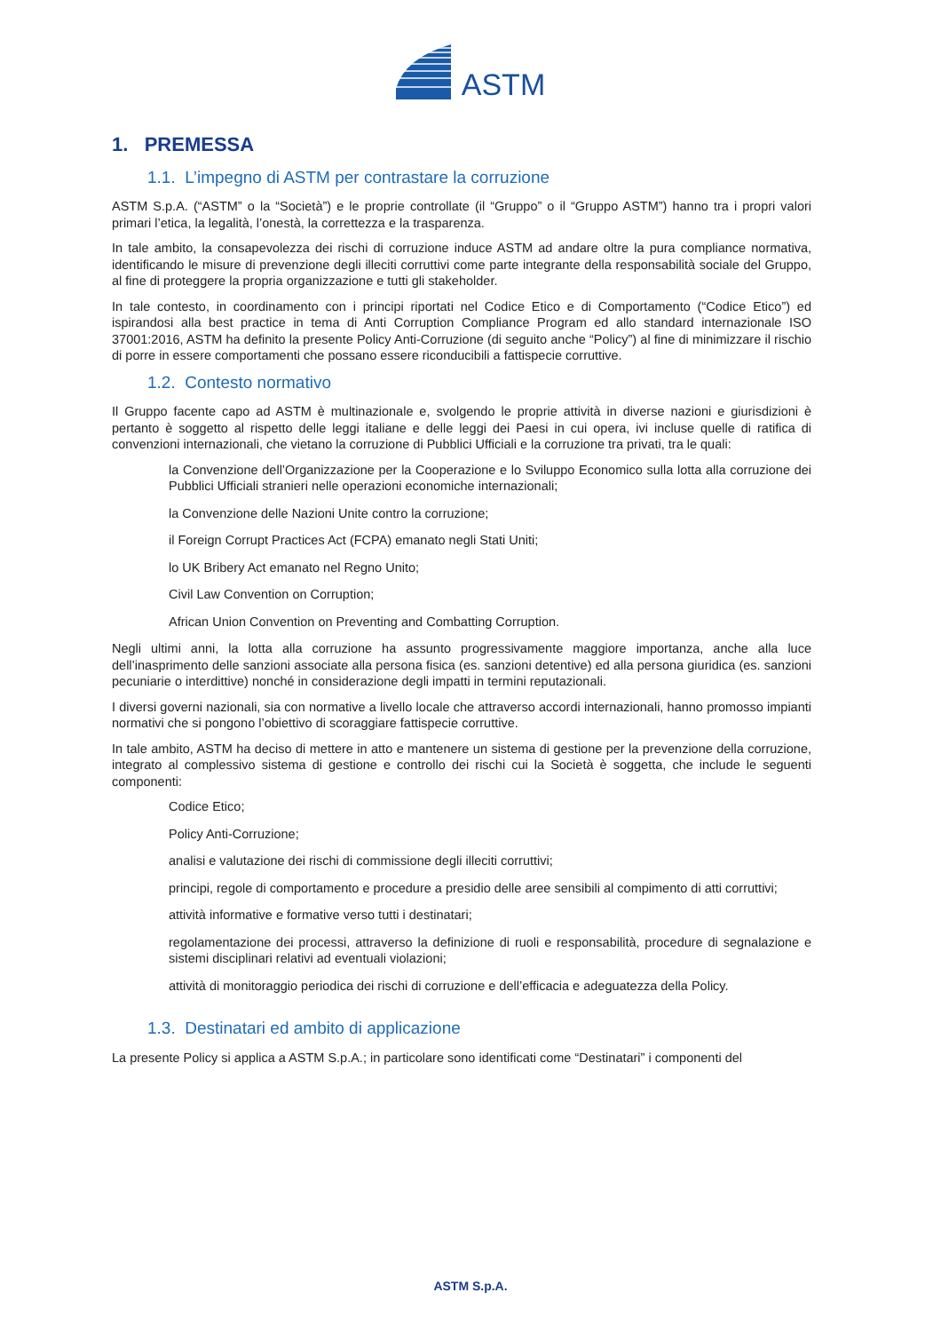ASTM
1. PREMESSA
1.1. L’impegno di ASTM per contrastare la corruzione
ASTM S.p.A. (“ASTM” o la “Società”) e le proprie controllate (il “Gruppo” o il “Gruppo ASTM”) hanno tra i propri valori primari l’etica, la legalità, l’onestà, la correttezza e la trasparenza.
In tale ambito, la consapevolezza dei rischi di corruzione induce ASTM ad andare oltre la pura compliance normativa, identificando le misure di prevenzione degli illeciti corruttivi come parte integrante della responsabilità sociale del Gruppo, al fine di proteggere la propria organizzazione e tutti gli stakeholder.
In tale contesto, in coordinamento con i principi riportati nel Codice Etico e di Comportamento (“Codice Etico”) ed ispirandosi alla best practice in tema di Anti Corruption Compliance Program ed allo standard internazionale ISO 37001:2016, ASTM ha definito la presente Policy Anti-Corruzione (di seguito anche “Policy”) al fine di minimizzare il rischio di porre in essere comportamenti che possano essere riconducibili a fattispecie corruttive.
1.2. Contesto normativo
Il Gruppo facente capo ad ASTM è multinazionale e, svolgendo le proprie attività in diverse nazioni e giurisdizioni è pertanto è soggetto al rispetto delle leggi italiane e delle leggi dei Paesi in cui opera, ivi incluse quelle di ratifica di convenzioni internazionali, che vietano la corruzione di Pubblici Ufficiali e la corruzione tra privati, tra le quali:
la Convenzione dell’Organizzazione per la Cooperazione e lo Sviluppo Economico sulla lotta alla corruzione dei Pubblici Ufficiali stranieri nelle operazioni economiche internazionali;
la Convenzione delle Nazioni Unite contro la corruzione;
il Foreign Corrupt Practices Act (FCPA) emanato negli Stati Uniti;
lo UK Bribery Act emanato nel Regno Unito;
Civil Law Convention on Corruption;
African Union Convention on Preventing and Combatting Corruption.
Negli ultimi anni, la lotta alla corruzione ha assunto progressivamente maggiore importanza, anche alla luce dell’inasprimento delle sanzioni associate alla persona fisica (es. sanzioni detentive) ed alla persona giuridica (es. sanzioni pecuniarie o interdittive) nonché in considerazione degli impatti in termini reputazionali.
I diversi governi nazionali, sia con normative a livello locale che attraverso accordi internazionali, hanno promosso impianti normativi che si pongono l’obiettivo di scoraggiare fattispecie corruttive.
In tale ambito, ASTM ha deciso di mettere in atto e mantenere un sistema di gestione per la prevenzione della corruzione, integrato al complessivo sistema di gestione e controllo dei rischi cui la Società è soggetta, che include le seguenti componenti:
Codice Etico;
Policy Anti-Corruzione;
analisi e valutazione dei rischi di commissione degli illeciti corruttivi;
principi, regole di comportamento e procedure a presidio delle aree sensibili al compimento di atti corruttivi;
attività informative e formative verso tutti i destinatari;
regolamentazione dei processi, attraverso la definizione di ruoli e responsabilità, procedure di segnalazione e sistemi disciplinari relativi ad eventuali violazioni;
attività di monitoraggio periodica dei rischi di corruzione e dell’efficacia e adeguatezza della Policy.
1.3. Destinatari ed ambito di applicazione
La presente Policy si applica a ASTM S.p.A.; in particolare sono identificati come “Destinatari” i componenti del
ASTM S.p.A.